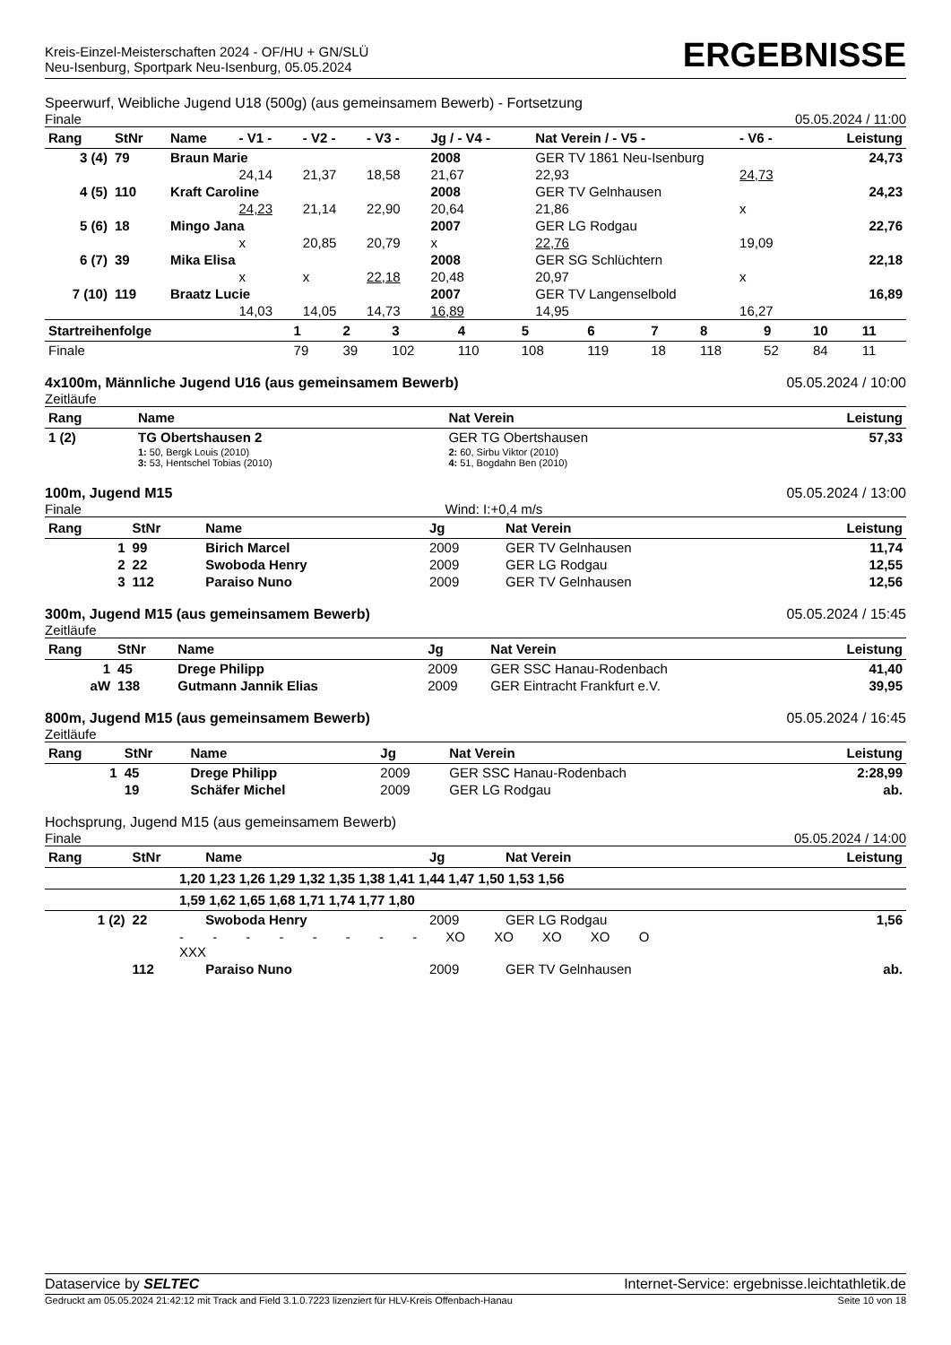Kreis-Einzel-Meisterschaften 2024 - OF/HU + GN/SLÜ
Neu-Isenburg, Sportpark Neu-Isenburg, 05.05.2024
ERGEBNISSE
Speerwurf, Weibliche Jugend U18 (500g) (aus gemeinsamem Bewerb) - Fortsetzung
Finale 05.05.2024 / 11:00
| Rang | StNr | Name | - V1 - | - V2 - | - V3 - | Jg / - V4 - | Nat Verein / - V5 - | - V6 - | Leistung |
| --- | --- | --- | --- | --- | --- | --- | --- | --- | --- |
| 3 (4) | 79 | Braun Marie | | | | 2008 | GER TV 1861 Neu-Isenburg | | 24,73 |
| | | | 24,14 | 21,37 | 18,58 | 21,67 | 22,93 | 24,73 | |
| 4 (5) | 110 | Kraft Caroline | | | | 2008 | GER TV Gelnhausen | | 24,23 |
| | | | 24,23 | 21,14 | 22,90 | 20,64 | 21,86 | x | |
| 5 (6) | 18 | Mingo Jana | | | | 2007 | GER LG Rodgau | | 22,76 |
| | | | x | 20,85 | 20,79 | x | 22,76 | 19,09 | |
| 6 (7) | 39 | Mika Elisa | | | | 2008 | GER SG Schlüchtern | | 22,18 |
| | | | x | x | 22,18 | 20,48 | 20,97 | x | |
| 7 (10) | 119 | Braatz Lucie | | | | 2007 | GER TV Langenselbold | | 16,89 |
| | | | 14,03 | 14,05 | 14,73 | 16,89 | 14,95 | 16,27 | |
| Startreihenfolge | 1 | 2 | 3 | 4 | 5 | 6 | 7 | 8 | 9 | 10 | 11 |
| --- | --- | --- | --- | --- | --- | --- | --- | --- | --- | --- | --- |
| Finale | 79 | 39 | 102 | 110 | 108 | 119 | 18 | 118 | 52 | 84 | 11 |
4x100m, Männliche Jugend U16 (aus gemeinsamem Bewerb) 05.05.2024 / 10:00
Zeitläufe
| Rang | Name | Nat Verein | Leistung |
| --- | --- | --- | --- |
| 1 (2) | TG Obertshausen 2 | GER TG Obertshausen | 57,33 |
| | 1: 50, Bergk Louis (2010) 3: 53, Hentschel Tobias (2010) | 2: 60, Sirbu Viktor (2010) 4: 51, Bogdahn Ben (2010) | |
100m, Jugend M15 05.05.2024 / 13:00
Finale Wind: I:+0,4 m/s
| Rang | StNr | Name | Jg | Nat Verein | Leistung |
| --- | --- | --- | --- | --- | --- |
| 1 | 99 | Birich Marcel | 2009 | GER TV Gelnhausen | 11,74 |
| 2 | 22 | Swoboda Henry | 2009 | GER LG Rodgau | 12,55 |
| 3 | 112 | Paraiso Nuno | 2009 | GER TV Gelnhausen | 12,56 |
300m, Jugend M15 (aus gemeinsamem Bewerb) 05.05.2024 / 15:45
Zeitläufe
| Rang | StNr | Name | Jg | Nat Verein | Leistung |
| --- | --- | --- | --- | --- | --- |
| 1 | 45 | Drege Philipp | 2009 | GER SSC Hanau-Rodenbach | 41,40 |
| aW | 138 | Gutmann Jannik Elias | 2009 | GER Eintracht Frankfurt e.V. | 39,95 |
800m, Jugend M15 (aus gemeinsamem Bewerb) 05.05.2024 / 16:45
Zeitläufe
| Rang | StNr | Name | Jg | Nat Verein | Leistung |
| --- | --- | --- | --- | --- | --- |
| 1 | 45 | Drege Philipp | 2009 | GER SSC Hanau-Rodenbach | 2:28,99 |
| | 19 | Schäfer Michel | 2009 | GER LG Rodgau | ab. |
Hochsprung, Jugend M15 (aus gemeinsamem Bewerb)
Finale 05.05.2024 / 14:00
| Rang | StNr | Name | Jg | Nat Verein | Leistung |
| --- | --- | --- | --- | --- | --- |
| 1,20 1,23 1,26 1,29 1,32 1,35 1,38 1,41 1,44 1,47 1,50 1,53 1,56 | | | | | |
| 1,59 1,62 1,65 1,68 1,71 1,74 1,77 1,80 | | | | | |
| 1 (2) | 22 | Swoboda Henry | 2009 | GER LG Rodgau | 1,56 |
| - - - - - - - - XO XO XO XO O XXX | | | | | |
| | 112 | Paraiso Nuno | 2009 | GER TV Gelnhausen | ab. |
Dataservice by SELTEC Internet-Service: ergebnisse.leichtathletik.de
Gedruckt am 05.05.2024 21:42:12 mit Track and Field 3.1.0.7223 lizenziert für HLV-Kreis Offenbach-Hanau Seite 10 von 18